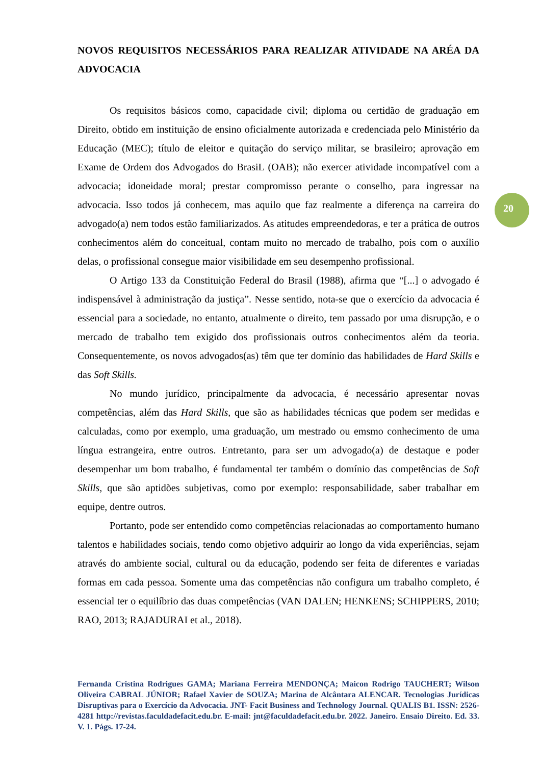NOVOS REQUISITOS NECESSÁRIOS PARA REALIZAR ATIVIDADE NA ARÉA DA ADVOCACIA
Os requisitos básicos como, capacidade civil; diploma ou certidão de graduação em Direito, obtido em instituição de ensino oficialmente autorizada e credenciada pelo Ministério da Educação (MEC); título de eleitor e quitação do serviço militar, se brasileiro; aprovação em Exame de Ordem dos Advogados do BrasiL (OAB); não exercer atividade incompatível com a advocacia; idoneidade moral; prestar compromisso perante o conselho, para ingressar na advocacia. Isso todos já conhecem, mas aquilo que faz realmente a diferença na carreira do advogado(a) nem todos estão familiarizados. As atitudes empreendedoras, e ter a prática de outros conhecimentos além do conceitual, contam muito no mercado de trabalho, pois com o auxílio delas, o profissional consegue maior visibilidade em seu desempenho profissional.
O Artigo 133 da Constituição Federal do Brasil (1988), afirma que “[...] o advogado é indispensável à administração da justiça”. Nesse sentido, nota-se que o exercício da advocacia é essencial para a sociedade, no entanto, atualmente o direito, tem passado por uma disrupção, e o mercado de trabalho tem exigido dos profissionais outros conhecimentos além da teoria. Consequentemente, os novos advogados(as) têm que ter domínio das habilidades de Hard Skills e das Soft Skills.
No mundo jurídico, principalmente da advocacia, é necessário apresentar novas competências, além das Hard Skills, que são as habilidades técnicas que podem ser medidas e calculadas, como por exemplo, uma graduação, um mestrado ou emsmo conhecimento de uma língua estrangeira, entre outros. Entretanto, para ser um advogado(a) de destaque e poder desempenhar um bom trabalho, é fundamental ter também o domínio das competências de Soft Skills, que são aptidões subjetivas, como por exemplo: responsabilidade, saber trabalhar em equipe, dentre outros.
Portanto, pode ser entendido como competências relacionadas ao comportamento humano talentos e habilidades sociais, tendo como objetivo adquirir ao longo da vida experiências, sejam através do ambiente social, cultural ou da educação, podendo ser feita de diferentes e variadas formas em cada pessoa. Somente uma das competências não configura um trabalho completo, é essencial ter o equilíbrio das duas competências (VAN DALEN; HENKENS; SCHIPPERS, 2010; RAO, 2013; RAJADURAI et al., 2018).
20
Fernanda Cristina Rodrigues GAMA; Mariana Ferreira MENDONÇA; Maicon Rodrigo TAUCHERT; Wilson Oliveira CABRAL JÚNIOR; Rafael Xavier de SOUZA; Marina de Alcântara ALENCAR. Tecnologias Jurídicas Disruptivas para o Exercício da Advocacia. JNT- Facit Business and Technology Journal. QUALIS B1. ISSN: 2526-4281 http://revistas.faculdadefacit.edu.br. E-mail: jnt@faculdadefacit.edu.br. 2022. Janeiro. Ensaio Direito. Ed. 33. V. 1. Págs. 17-24.